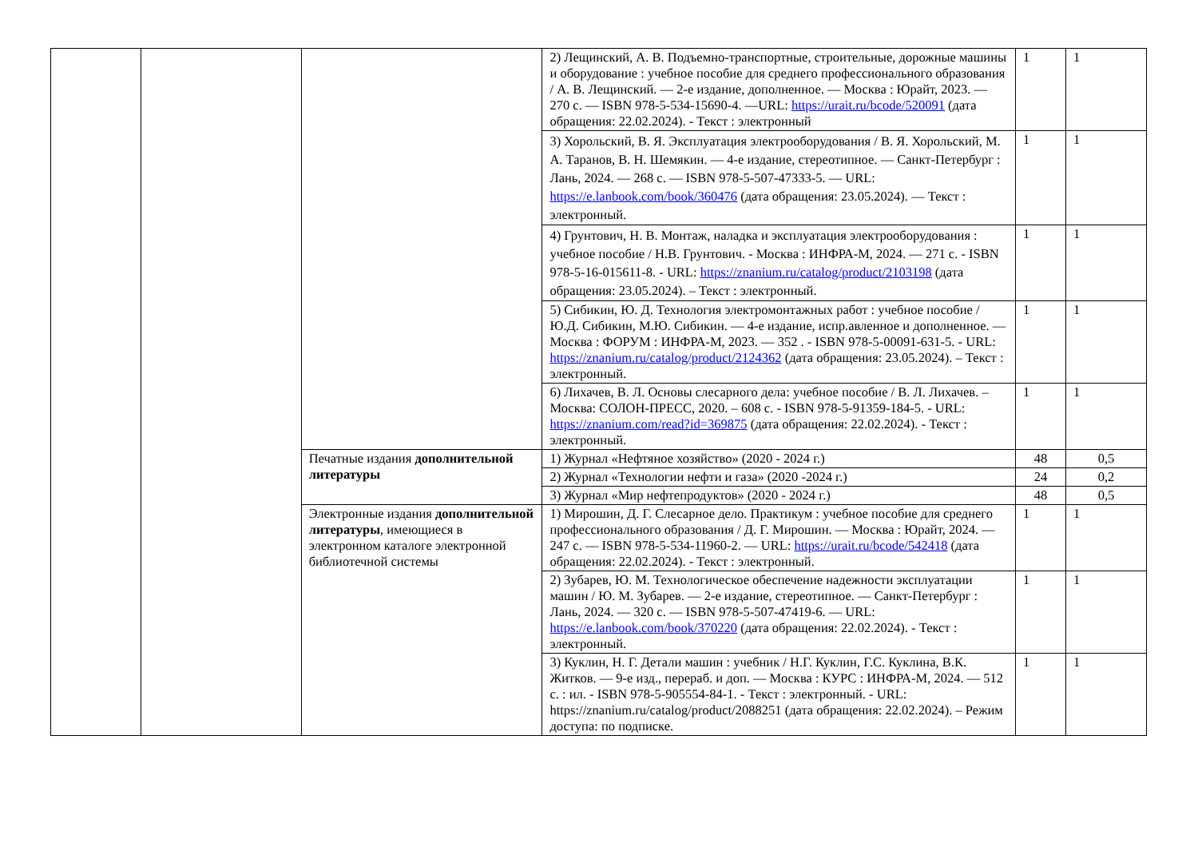| | | | 2) Лещинский, А. В. Подъемно-транспортные, строительные, дорожные машины и оборудование : учебное пособие для среднего профессионального образования / А. В. Лещинский. — 2-е издание, дополненное. — Москва : Юрайт, 2023. — 270 с. — ISBN 978-5-534-15690-4. —URL: https://urait.ru/bcode/520091 (дата обращения: 22.02.2024). - Текст : электронный | 1 | 1 |
| | | | 3) Хорольский, В. Я. Эксплуатация электрооборудования / В. Я. Хорольский, М. А. Таранов, В. Н. Шемякин. — 4-е издание, стереотипное. — Санкт-Петербург : Лань, 2024. — 268 с. — ISBN 978-5-507-47333-5. — URL: https://e.lanbook.com/book/360476 (дата обращения: 23.05.2024). — Текст : электронный. | 1 | 1 |
| | | | 4) Грунтович, Н. В. Монтаж, наладка и эксплуатация электрооборудования : учебное пособие / Н.В. Грунтович. - Москва : ИНФРА-М, 2024. — 271 с. - ISBN 978-5-16-015611-8. - URL: https://znanium.ru/catalog/product/2103198 (дата обращения: 23.05.2024). – Текст : электронный. | 1 | 1 |
| | | | 5) Сибикин, Ю. Д. Технология электромонтажных работ : учебное пособие / Ю.Д. Сибикин, М.Ю. Сибикин. — 4-е издание, испр.авленное и дополненное. — Москва : ФОРУМ : ИНФРА-М, 2023. — 352 . - ISBN 978-5-00091-631-5. - URL: https://znanium.ru/catalog/product/2124362 (дата обращения: 23.05.2024). – Текст : электронный. | 1 | 1 |
| | | | 6) Лихачев, В. Л. Основы слесарного дела: учебное пособие / В. Л. Лихачев. – Москва: СОЛОН-ПРЕСС, 2020. – 608 с. - ISBN 978-5-91359-184-5. - URL: https://znanium.com/read?id=369875 (дата обращения: 22.02.2024). - Текст : электронный. | 1 | 1 |
| | | Печатные издания дополнительной литературы | 1) Журнал «Нефтяное хозяйство» (2020 - 2024 г.) | 48 | 0,5 |
| | | | 2) Журнал «Технологии нефти и газа» (2020 -2024 г.) | 24 | 0,2 |
| | | | 3) Журнал «Мир нефтепродуктов» (2020 - 2024 г.) | 48 | 0,5 |
| | | Электронные издания дополнительной литературы , имеющиеся в электронном каталоге электронной библиотечной системы | 1) Мирошин, Д. Г. Слесарное дело. Практикум : учебное пособие для среднего профессионального образования / Д. Г. Мирошин. — Москва : Юрайт, 2024. — 247 с. — ISBN 978-5-534-11960-2. — URL: https://urait.ru/bcode/542418 (дата обращения: 22.02.2024). - Текст : электронный. | 1 | 1 |
| | | | 2) Зубарев, Ю. М. Технологическое обеспечение надежности эксплуатации машин / Ю. М. Зубарев. — 2-е издание, стереотипное. — Санкт-Петербург : Лань, 2024. — 320 с. — ISBN 978-5-507-47419-6. — URL: https://e.lanbook.com/book/370220 (дата обращения: 22.02.2024). - Текст : электронный. | 1 | 1 |
| | | | 3) Куклин, Н. Г. Детали машин : учебник / Н.Г. Куклин, Г.С. Куклина, В.К. Житков. — 9-е изд., перераб. и доп. — Москва : КУРС : ИНФРА-М, 2024. — 512 с. : ил. - ISBN 978-5-905554-84-1. - Текст : электронный. - URL: https://znanium.ru/catalog/product/2088251 (дата обращения: 22.02.2024). – Режим доступа: по подписке. | 1 | 1 |